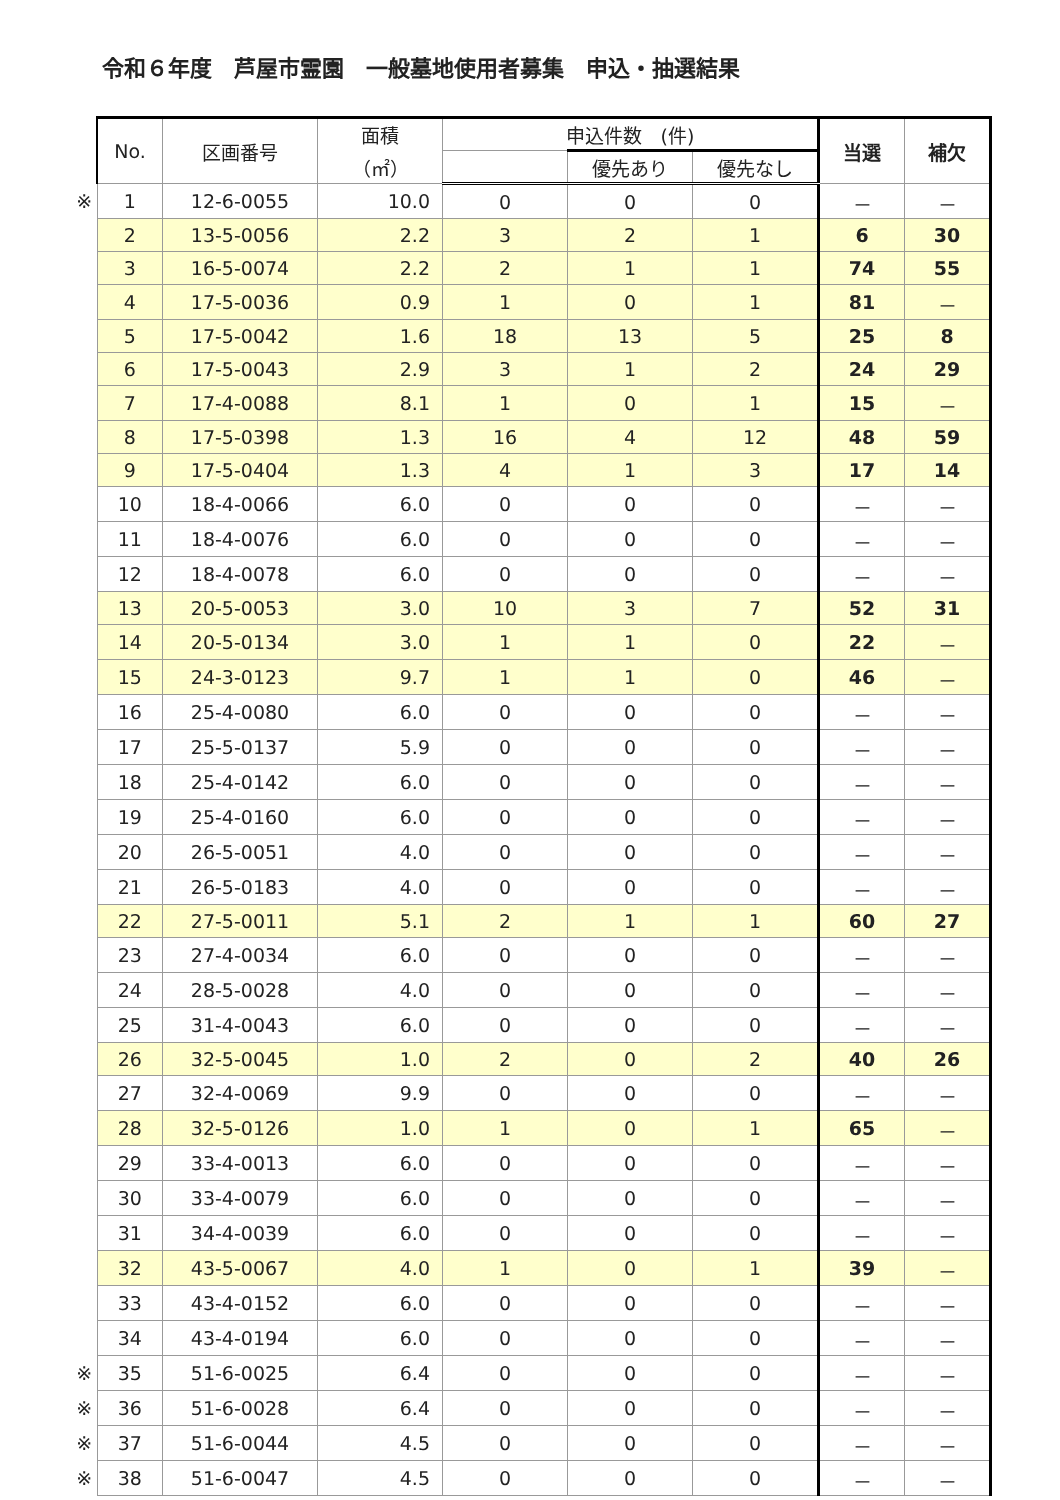令和６年度　芦屋市霊園　一般墓地使用者募集　申込・抽選結果
| | No. | 区画番号 | 面積 （㎡） | 申込件数 (件) | | | 当選 | 補欠 |
| --- | --- | --- | --- | --- | --- | --- | --- | --- |
| | | | | | 優先あり | 優先なし | | |
| ※ | 1 | 12-6-0055 | 10.0 | 0 | 0 | 0 | － | － |
| | 2 | 13-5-0056 | 2.2 | 3 | 2 | 1 | 6 | 30 |
| | 3 | 16-5-0074 | 2.2 | 2 | 1 | 1 | 74 | 55 |
| | 4 | 17-5-0036 | 0.9 | 1 | 0 | 1 | 81 | － |
| | 5 | 17-5-0042 | 1.6 | 18 | 13 | 5 | 25 | 8 |
| | 6 | 17-5-0043 | 2.9 | 3 | 1 | 2 | 24 | 29 |
| | 7 | 17-4-0088 | 8.1 | 1 | 0 | 1 | 15 | － |
| | 8 | 17-5-0398 | 1.3 | 16 | 4 | 12 | 48 | 59 |
| | 9 | 17-5-0404 | 1.3 | 4 | 1 | 3 | 17 | 14 |
| | 10 | 18-4-0066 | 6.0 | 0 | 0 | 0 | － | － |
| | 11 | 18-4-0076 | 6.0 | 0 | 0 | 0 | － | － |
| | 12 | 18-4-0078 | 6.0 | 0 | 0 | 0 | － | － |
| | 13 | 20-5-0053 | 3.0 | 10 | 3 | 7 | 52 | 31 |
| | 14 | 20-5-0134 | 3.0 | 1 | 1 | 0 | 22 | － |
| | 15 | 24-3-0123 | 9.7 | 1 | 1 | 0 | 46 | － |
| | 16 | 25-4-0080 | 6.0 | 0 | 0 | 0 | － | － |
| | 17 | 25-5-0137 | 5.9 | 0 | 0 | 0 | － | － |
| | 18 | 25-4-0142 | 6.0 | 0 | 0 | 0 | － | － |
| | 19 | 25-4-0160 | 6.0 | 0 | 0 | 0 | － | － |
| | 20 | 26-5-0051 | 4.0 | 0 | 0 | 0 | － | － |
| | 21 | 26-5-0183 | 4.0 | 0 | 0 | 0 | － | － |
| | 22 | 27-5-0011 | 5.1 | 2 | 1 | 1 | 60 | 27 |
| | 23 | 27-4-0034 | 6.0 | 0 | 0 | 0 | － | － |
| | 24 | 28-5-0028 | 4.0 | 0 | 0 | 0 | － | － |
| | 25 | 31-4-0043 | 6.0 | 0 | 0 | 0 | － | － |
| | 26 | 32-5-0045 | 1.0 | 2 | 0 | 2 | 40 | 26 |
| | 27 | 32-4-0069 | 9.9 | 0 | 0 | 0 | － | － |
| | 28 | 32-5-0126 | 1.0 | 1 | 0 | 1 | 65 | － |
| | 29 | 33-4-0013 | 6.0 | 0 | 0 | 0 | － | － |
| | 30 | 33-4-0079 | 6.0 | 0 | 0 | 0 | － | － |
| | 31 | 34-4-0039 | 6.0 | 0 | 0 | 0 | － | － |
| | 32 | 43-5-0067 | 4.0 | 1 | 0 | 1 | 39 | － |
| | 33 | 43-4-0152 | 6.0 | 0 | 0 | 0 | － | － |
| | 34 | 43-4-0194 | 6.0 | 0 | 0 | 0 | － | － |
| ※ | 35 | 51-6-0025 | 6.4 | 0 | 0 | 0 | － | － |
| ※ | 36 | 51-6-0028 | 6.4 | 0 | 0 | 0 | － | － |
| ※ | 37 | 51-6-0044 | 4.5 | 0 | 0 | 0 | － | － |
| ※ | 38 | 51-6-0047 | 4.5 | 0 | 0 | 0 | － | － |